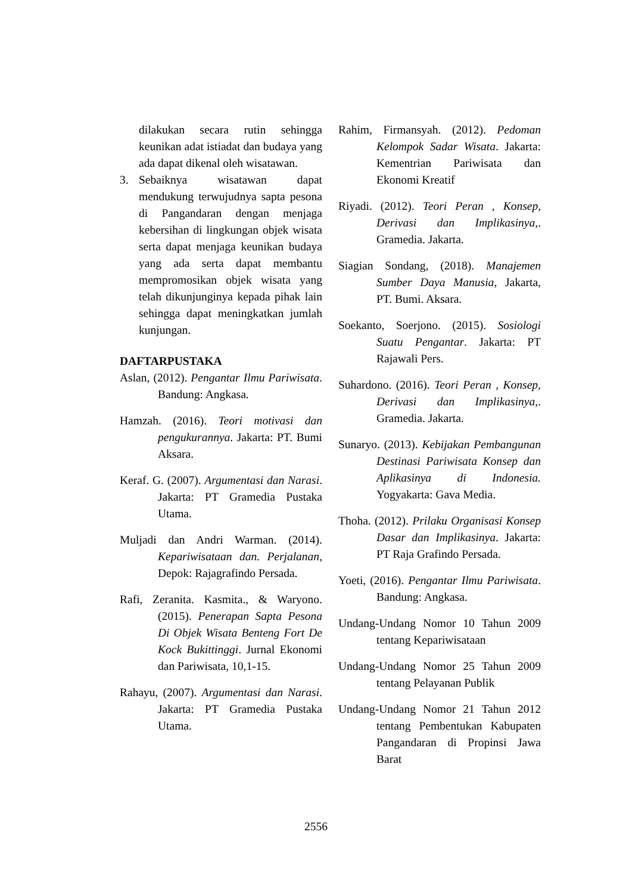dilakukan secara rutin sehingga keunikan adat istiadat dan budaya yang ada dapat dikenal oleh wisatawan.
3. Sebaiknya wisatawan dapat mendukung terwujudnya sapta pesona di Pangandaran dengan menjaga kebersihan di lingkungan objek wisata serta dapat menjaga keunikan budaya yang ada serta dapat membantu mempromosikan objek wisata yang telah dikunjunginya kepada pihak lain sehingga dapat meningkatkan jumlah kunjungan.
DAFTARPUSTAKA
Aslan, (2012). Pengantar Ilmu Pariwisata. Bandung: Angkasa.
Hamzah. (2016). Teori motivasi dan pengukurannya. Jakarta: PT. Bumi Aksara.
Keraf. G. (2007). Argumentasi dan Narasi. Jakarta: PT Gramedia Pustaka Utama.
Muljadi dan Andri Warman. (2014). Kepariwisataan dan. Perjalanan, Depok: Rajagrafindo Persada.
Rafi, Zeranita. Kasmita., & Waryono. (2015). Penerapan Sapta Pesona Di Objek Wisata Benteng Fort De Kock Bukittinggi. Jurnal Ekonomi dan Pariwisata, 10,1-15.
Rahayu, (2007). Argumentasi dan Narasi. Jakarta: PT Gramedia Pustaka Utama.
Rahim, Firmansyah. (2012). Pedoman Kelompok Sadar Wisata. Jakarta: Kementrian Pariwisata dan Ekonomi Kreatif
Riyadi. (2012). Teori Peran , Konsep, Derivasi dan Implikasinya,. Gramedia. Jakarta.
Siagian Sondang, (2018). Manajemen Sumber Daya Manusia, Jakarta, PT. Bumi. Aksara.
Soekanto, Soerjono. (2015). Sosiologi Suatu Pengantar. Jakarta: PT Rajawali Pers.
Suhardono. (2016). Teori Peran , Konsep, Derivasi dan Implikasinya,. Gramedia. Jakarta.
Sunaryo. (2013). Kebijakan Pembangunan Destinasi Pariwisata Konsep dan Aplikasinya di Indonesia. Yogyakarta: Gava Media.
Thoha. (2012). Prilaku Organisasi Konsep Dasar dan Implikasinya. Jakarta: PT Raja Grafindo Persada.
Yoeti, (2016). Pengantar Ilmu Pariwisata. Bandung: Angkasa.
Undang-Undang Nomor 10 Tahun 2009 tentang Kepariwisataan
Undang-Undang Nomor 25 Tahun 2009 tentang Pelayanan Publik
Undang-Undang Nomor 21 Tahun 2012 tentang Pembentukan Kabupaten Pangandaran di Propinsi Jawa Barat
2556